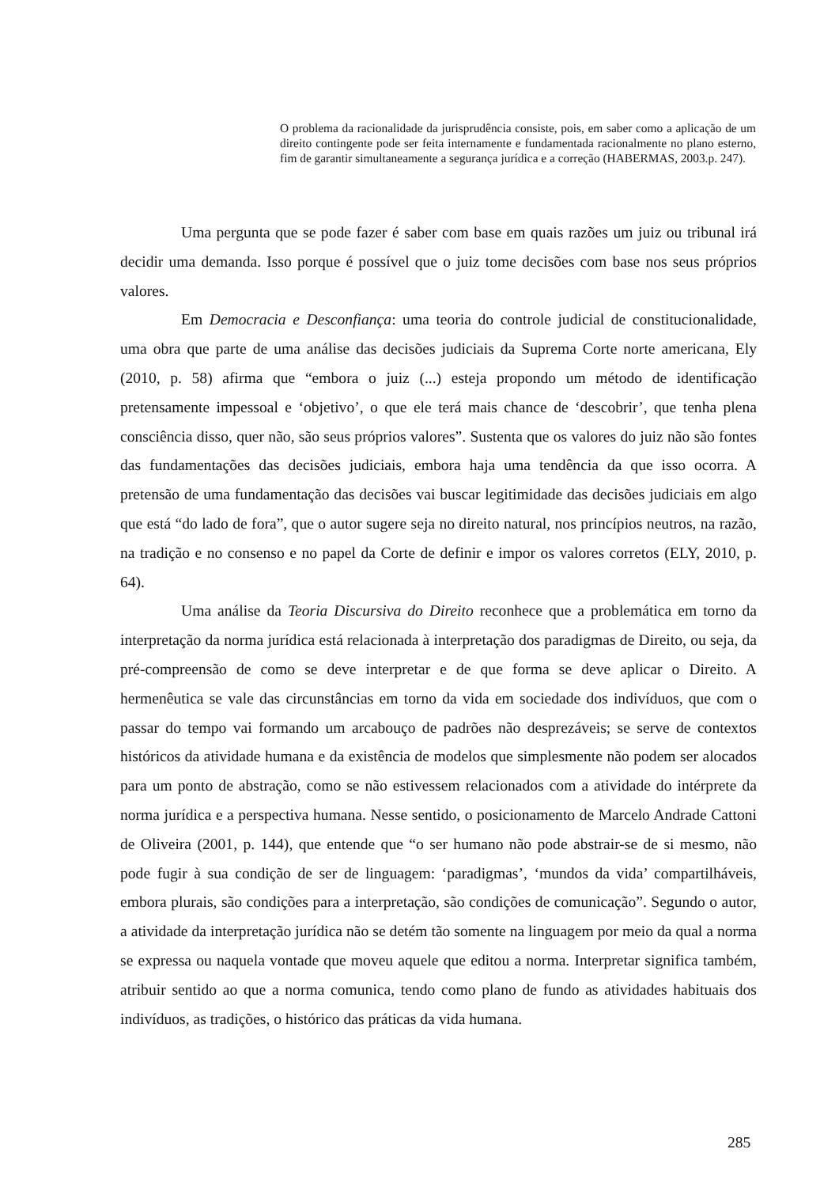O problema da racionalidade da jurisprudência consiste, pois, em saber como a aplicação de um direito contingente pode ser feita internamente e fundamentada racionalmente no plano esterno, fim de garantir simultaneamente a segurança jurídica e a correção (HABERMAS, 2003.p. 247).
Uma pergunta que se pode fazer é saber com base em quais razões um juiz ou tribunal irá decidir uma demanda. Isso porque é possível que o juiz tome decisões com base nos seus próprios valores.
Em Democracia e Desconfiança: uma teoria do controle judicial de constitucionalidade, uma obra que parte de uma análise das decisões judiciais da Suprema Corte norte americana, Ely (2010, p. 58) afirma que “embora o juiz (...) esteja propondo um método de identificação pretensamente impessoal e ‘objetivo’, o que ele terá mais chance de ‘descobrir’, que tenha plena consciência disso, quer não, são seus próprios valores”. Sustenta que os valores do juiz não são fontes das fundamentações das decisões judiciais, embora haja uma tendência da que isso ocorra. A pretensão de uma fundamentação das decisões vai buscar legitimidade das decisões judiciais em algo que está “do lado de fora”, que o autor sugere seja no direito natural, nos princípios neutros, na razão, na tradição e no consenso e no papel da Corte de definir e impor os valores corretos (ELY, 2010, p. 64).
Uma análise da Teoria Discursiva do Direito reconhece que a problemática em torno da interpretação da norma jurídica está relacionada à interpretação dos paradigmas de Direito, ou seja, da pré-compreensão de como se deve interpretar e de que forma se deve aplicar o Direito. A hermenêutica se vale das circunstâncias em torno da vida em sociedade dos indivíduos, que com o passar do tempo vai formando um arcabouço de padrões não desprezáveis; se serve de contextos históricos da atividade humana e da existência de modelos que simplesmente não podem ser alocados para um ponto de abstração, como se não estivessem relacionados com a atividade do intérprete da norma jurídica e a perspectiva humana. Nesse sentido, o posicionamento de Marcelo Andrade Cattoni de Oliveira (2001, p. 144), que entende que “o ser humano não pode abstrair-se de si mesmo, não pode fugir à sua condição de ser de linguagem: ‘paradigmas’, ‘mundos da vida’ compartilháveis, embora plurais, são condições para a interpretação, são condições de comunicação”. Segundo o autor, a atividade da interpretação jurídica não se detém tão somente na linguagem por meio da qual a norma se expressa ou naquela vontade que moveu aquele que editou a norma. Interpretar significa também, atribuir sentido ao que a norma comunica, tendo como plano de fundo as atividades habituais dos indivíduos, as tradições, o histórico das práticas da vida humana.
285